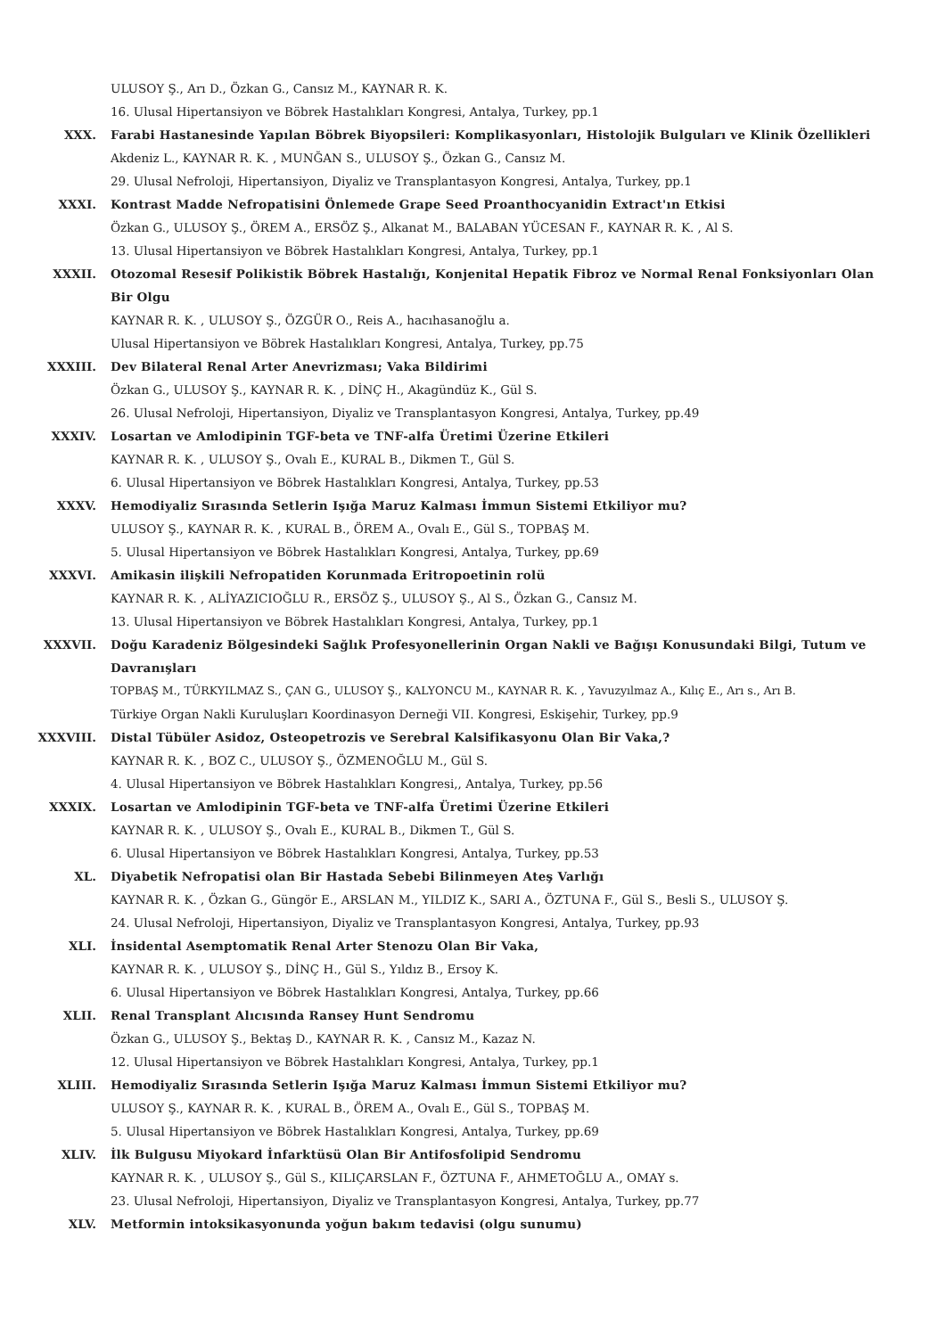ULUSOY Ş., Arı D., Özkan G., Cansız M., KAYNAR R. K.
16. Ulusal Hipertansiyon ve Böbrek Hastalıkları Kongresi, Antalya, Turkey, pp.1
XXX. Farabi Hastanesinde Yapılan Böbrek Biyopsileri: Komplikasyonları, Histolojik Bulguları ve Klinik Özellikleri
Akdeniz L., KAYNAR R. K. , MUNĞAN S., ULUSOY Ş., Özkan G., Cansız M.
29. Ulusal Nefroloji, Hipertansiyon, Diyaliz ve Transplantasyon Kongresi, Antalya, Turkey, pp.1
XXXI. Kontrast Madde Nefropatisini Önlemede Grape Seed Proanthocyanidin Extract'ın Etkisi
Özkan G., ULUSOY Ş., ÖREM A., ERSÖZ Ş., Alkanat M., BALABAN YÜCESAN F., KAYNAR R. K. , Al S.
13. Ulusal Hipertansiyon ve Böbrek Hastalıkları Kongresi, Antalya, Turkey, pp.1
XXXII. Otozomal Resesif Polikistik Böbrek Hastalığı, Konjenital Hepatik Fibroz ve Normal Renal Fonksiyonları Olan Bir Olgu
KAYNAR R. K. , ULUSOY Ş., ÖZGÜR O., Reis A., hacıhasanoğlu a.
Ulusal Hipertansiyon ve Böbrek Hastalıkları Kongresi, Antalya, Turkey, pp.75
XXXIII. Dev Bilateral Renal Arter Anevrizması; Vaka Bildirimi
Özkan G., ULUSOY Ş., KAYNAR R. K. , DİNÇ H., Akagündüz K., Gül S.
26. Ulusal Nefroloji, Hipertansiyon, Diyaliz ve Transplantasyon Kongresi, Antalya, Turkey, pp.49
XXXIV. Losartan ve Amlodipinin TGF-beta ve TNF-alfa Üretimi Üzerine Etkileri
KAYNAR R. K. , ULUSOY Ş., Ovalı E., KURAL B., Dikmen T., Gül S.
6. Ulusal Hipertansiyon ve Böbrek Hastalıkları Kongresi, Antalya, Turkey, pp.53
XXXV. Hemodiyaliz Sırasında Setlerin Işığa Maruz Kalması İmmun Sistemi Etkiliyor mu?
ULUSOY Ş., KAYNAR R. K. , KURAL B., ÖREM A., Ovalı E., Gül S., TOPBAŞ M.
5. Ulusal Hipertansiyon ve Böbrek Hastalıkları Kongresi, Antalya, Turkey, pp.69
XXXVI. Amikasin ilişkili Nefropatiden Korunmada Eritropoetinin rolü
KAYNAR R. K. , ALİYAZICIOĞLU R., ERSÖZ Ş., ULUSOY Ş., Al S., Özkan G., Cansız M.
13. Ulusal Hipertansiyon ve Böbrek Hastalıkları Kongresi, Antalya, Turkey, pp.1
XXXVII. Doğu Karadeniz Bölgesindeki Sağlık Profesyonellerinin Organ Nakli ve Bağışı Konusundaki Bilgi, Tutum ve Davranışları
TOPBAŞ M., TÜRKYILMAZ S., ÇAN G., ULUSOY Ş., KALYONCU M., KAYNAR R. K. , Yavuzyılmaz A., Kılıç E., Arı s., Arı B.
Türkiye Organ Nakli Kuruluşları Koordinasyon Derneği VII. Kongresi, Eskişehir, Turkey, pp.9
XXXVIII. Distal Tübüler Asidoz, Osteopetrozis ve Serebral Kalsifikasyonu Olan Bir Vaka,?
KAYNAR R. K. , BOZ C., ULUSOY Ş., ÖZMENOĞLU M., Gül S.
4. Ulusal Hipertansiyon ve Böbrek Hastalıkları Kongresi,, Antalya, Turkey, pp.56
XXXIX. Losartan ve Amlodipinin TGF-beta ve TNF-alfa Üretimi Üzerine Etkileri
KAYNAR R. K. , ULUSOY Ş., Ovalı E., KURAL B., Dikmen T., Gül S.
6. Ulusal Hipertansiyon ve Böbrek Hastalıkları Kongresi, Antalya, Turkey, pp.53
XL. Diyabetik Nefropatisi olan Bir Hastada Sebebi Bilinmeyen Ateş Varlığı
KAYNAR R. K. , Özkan G., Güngör E., ARSLAN M., YILDIZ K., SARI A., ÖZTUNA F., Gül S., Besli S., ULUSOY Ş.
24. Ulusal Nefroloji, Hipertansiyon, Diyaliz ve Transplantasyon Kongresi, Antalya, Turkey, pp.93
XLI. İnsidental Asemptomatik Renal Arter Stenozu Olan Bir Vaka,
KAYNAR R. K. , ULUSOY Ş., DİNÇ H., Gül S., Yıldız B., Ersoy K.
6. Ulusal Hipertansiyon ve Böbrek Hastalıkları Kongresi, Antalya, Turkey, pp.66
XLII. Renal Transplant Alıcısında Ransey Hunt Sendromu
Özkan G., ULUSOY Ş., Bektaş D., KAYNAR R. K. , Cansız M., Kazaz N.
12. Ulusal Hipertansiyon ve Böbrek Hastalıkları Kongresi, Antalya, Turkey, pp.1
XLIII. Hemodiyaliz Sırasında Setlerin Işığa Maruz Kalması İmmun Sistemi Etkiliyor mu?
ULUSOY Ş., KAYNAR R. K. , KURAL B., ÖREM A., Ovalı E., Gül S., TOPBAŞ M.
5. Ulusal Hipertansiyon ve Böbrek Hastalıkları Kongresi, Antalya, Turkey, pp.69
XLIV. İlk Bulgusu Miyokard İnfarktüsü Olan Bir Antifosfolipid Sendromu
KAYNAR R. K. , ULUSOY Ş., Gül S., KILIÇARSLAN F., ÖZTUNA F., AHMETOĞLU A., OMAY s.
23. Ulusal Nefroloji, Hipertansiyon, Diyaliz ve Transplantasyon Kongresi, Antalya, Turkey, pp.77
XLV. Metformin intoksikasyonunda yoğun bakım tedavisi (olgu sunumu)